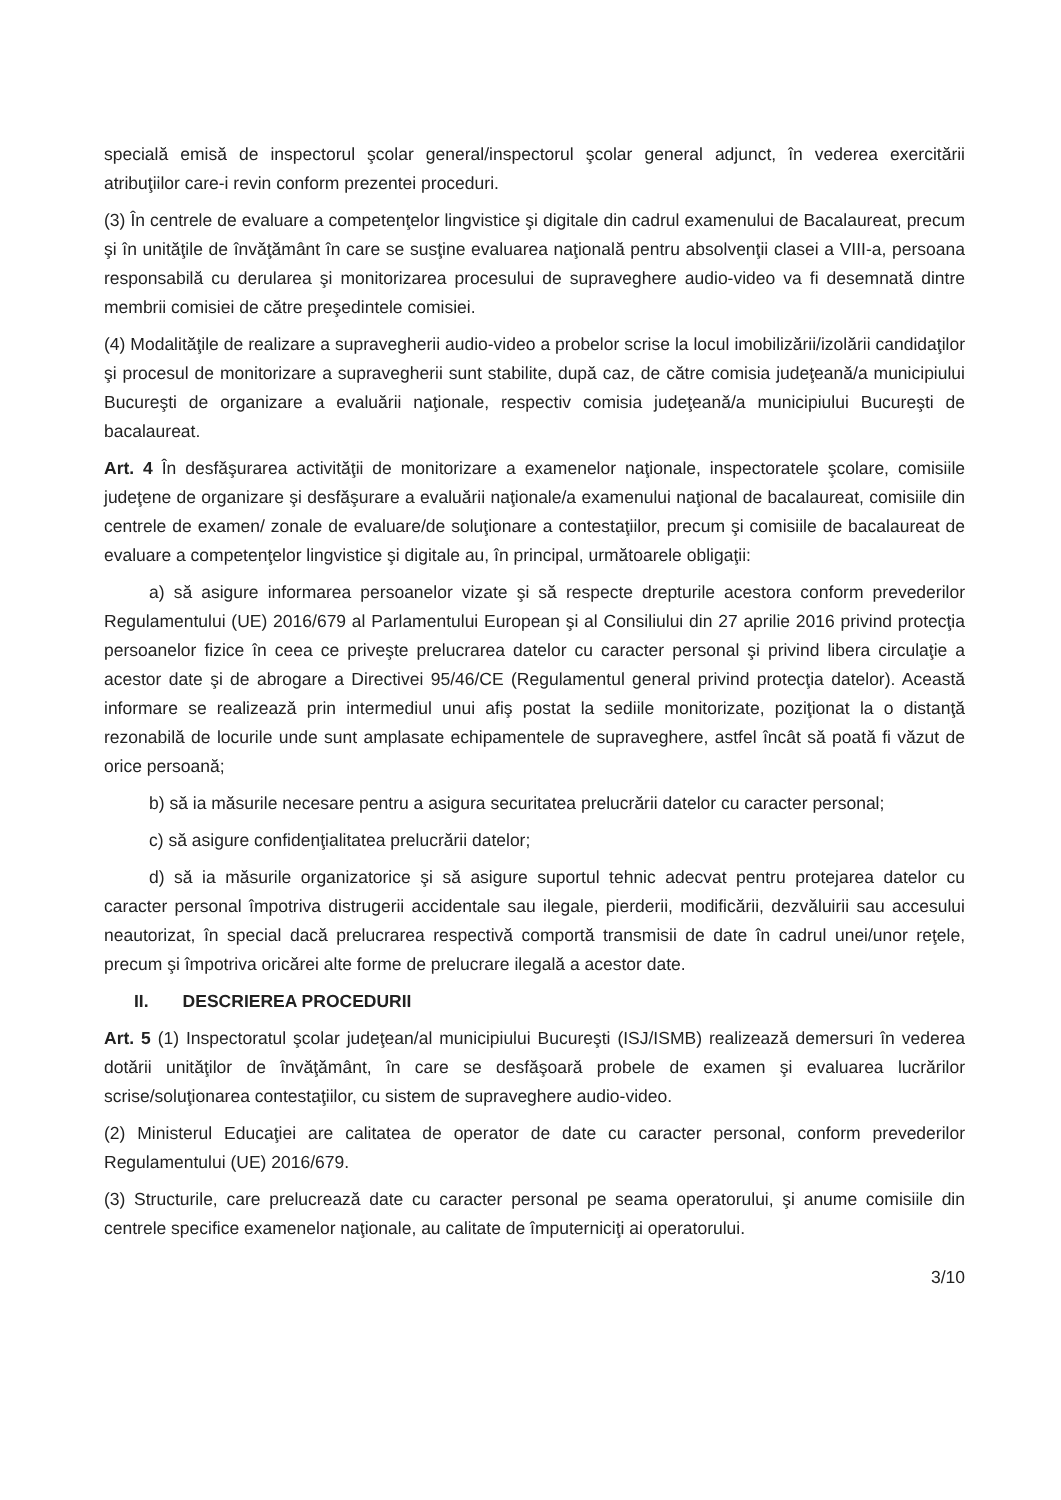specială emisă de inspectorul şcolar general/inspectorul şcolar general adjunct, în vederea exercitării atribuţiilor care-i revin conform prezentei proceduri.
(3) În centrele de evaluare a competenţelor lingvistice şi digitale din cadrul examenului de Bacalaureat, precum şi în unităţile de învăţământ în care se susţine evaluarea naţională pentru absolvenţii clasei a VIII-a, persoana responsabilă cu derularea şi monitorizarea procesului de supraveghere audio-video va fi desemnată dintre membrii comisiei de către preşedintele comisiei.
(4) Modalităţile de realizare a supravegherii audio-video a probelor scrise la locul imobilizării/izolării candidaţilor şi procesul de monitorizare a supravegherii sunt stabilite, după caz, de către comisia judeţeană/a municipiului Bucureşti de organizare a evaluării naţionale, respectiv comisia judeţeană/a municipiului Bucureşti de bacalaureat.
Art. 4 În desfăşurarea activităţii de monitorizare a examenelor naţionale, inspectoratele şcolare, comisiile judeţene de organizare şi desfăşurare a evaluării naţionale/a examenului naţional de bacalaureat, comisiile din centrele de examen/ zonale de evaluare/de soluţionare a contestaţiilor, precum şi comisiile de bacalaureat de evaluare a competenţelor lingvistice şi digitale au, în principal, următoarele obligaţii:
a) să asigure informarea persoanelor vizate şi să respecte drepturile acestora conform prevederilor Regulamentului (UE) 2016/679 al Parlamentului European şi al Consiliului din 27 aprilie 2016 privind protecţia persoanelor fizice în ceea ce priveşte prelucrarea datelor cu caracter personal şi privind libera circulaţie a acestor date şi de abrogare a Directivei 95/46/CE (Regulamentul general privind protecţia datelor). Această informare se realizează prin intermediul unui afiş postat la sediile monitorizate, poziţionat la o distanţă rezonabilă de locurile unde sunt amplasate echipamentele de supraveghere, astfel încât să poată fi văzut de orice persoană;
b) să ia măsurile necesare pentru a asigura securitatea prelucrării datelor cu caracter personal;
c) să asigure confidenţialitatea prelucrării datelor;
d) să ia măsurile organizatorice şi să asigure suportul tehnic adecvat pentru protejarea datelor cu caracter personal împotriva distrugerii accidentale sau ilegale, pierderii, modificării, dezvăluirii sau accesului neautorizat, în special dacă prelucrarea respectivă comportă transmisii de date în cadrul unei/unor reţele, precum şi împotriva oricărei alte forme de prelucrare ilegală a acestor date.
II. DESCRIEREA PROCEDURII
Art. 5 (1) Inspectoratul şcolar judeţean/al municipiului Bucureşti (ISJ/ISMB) realizează demersuri în vederea dotării unităţilor de învăţământ, în care se desfăşoară probele de examen şi evaluarea lucrărilor scrise/soluţionarea contestaţiilor, cu sistem de supraveghere audio-video.
(2) Ministerul Educaţiei are calitatea de operator de date cu caracter personal, conform prevederilor Regulamentului (UE) 2016/679.
(3) Structurile, care prelucrează date cu caracter personal pe seama operatorului, şi anume comisiile din centrele specifice examenelor naţionale, au calitate de împuterniciţi ai operatorului.
3/10